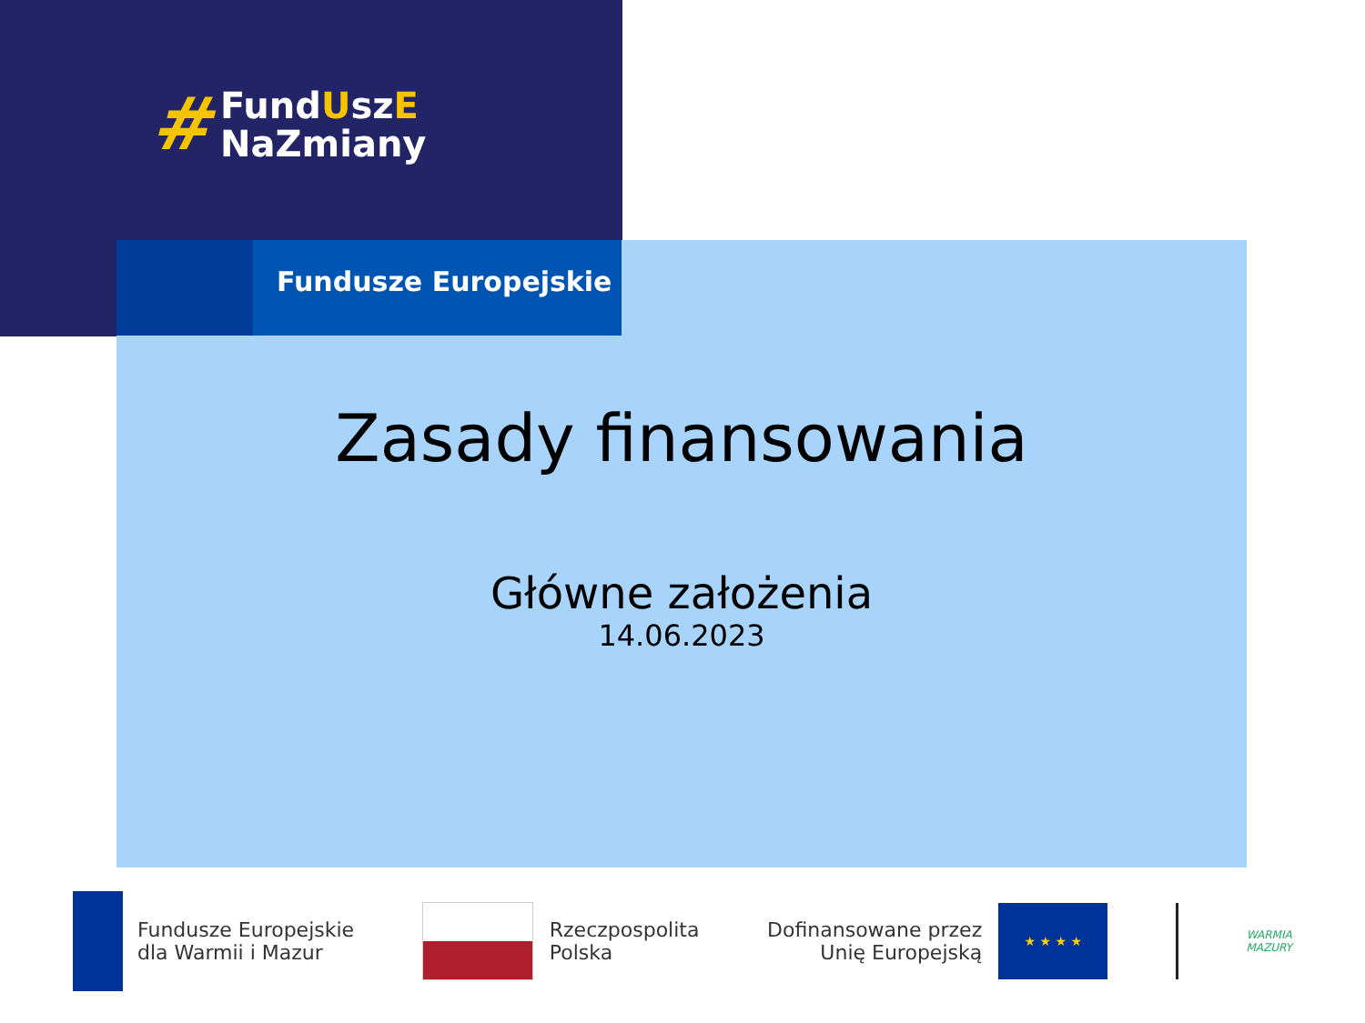# FundUszE
NaZmiany
Fundusze Europejskie
Zasady finansowania
Główne założenia
14.06.2023
Fundusze Europejskie
dla Warmii i Mazur
Rzeczpospolita
Polska
Dofinansowane przez
Unię Europejską
★ ★ ★ ★
WARMIA
MAZURY